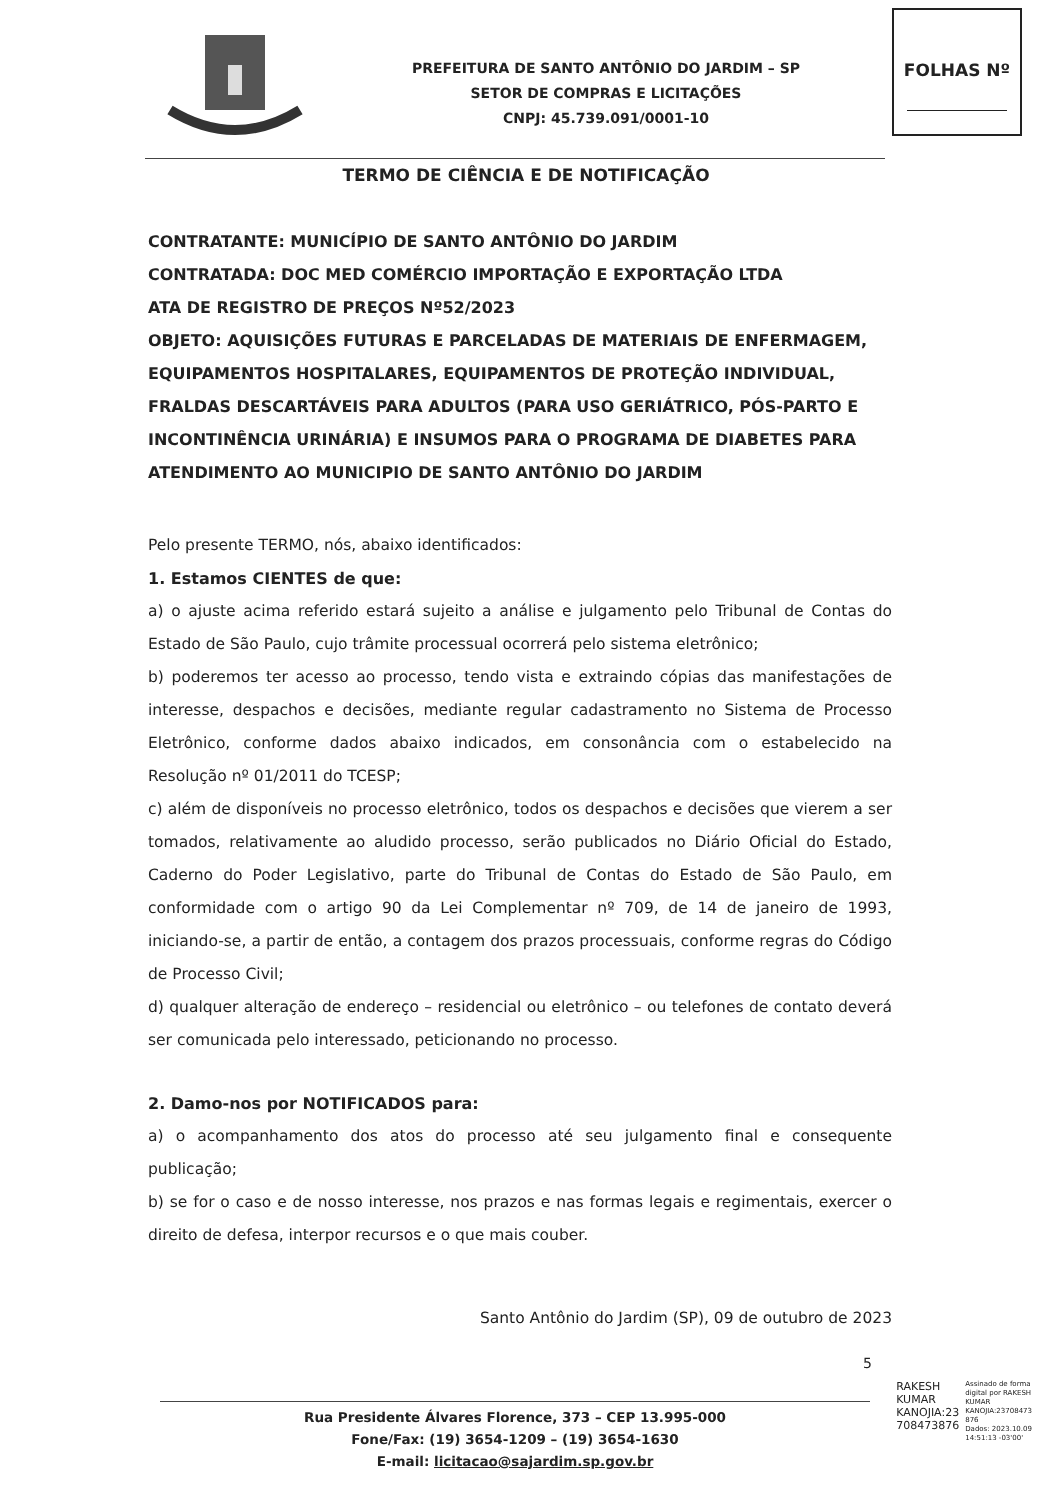PREFEITURA DE SANTO ANTÔNIO DO JARDIM – SP
SETOR DE COMPRAS E LICITAÇÕES
CNPJ: 45.739.091/0001-10
FOLHAS Nº
TERMO DE CIÊNCIA E DE NOTIFICAÇÃO
CONTRATANTE: MUNICÍPIO DE SANTO ANTÔNIO DO JARDIM
CONTRATADA: DOC MED COMÉRCIO IMPORTAÇÃO E EXPORTAÇÃO LTDA
ATA DE REGISTRO DE PREÇOS Nº52/2023
OBJETO: AQUISIÇÕES FUTURAS E PARCELADAS DE MATERIAIS DE ENFERMAGEM, EQUIPAMENTOS HOSPITALARES, EQUIPAMENTOS DE PROTEÇÃO INDIVIDUAL, FRALDAS DESCARTÁVEIS PARA ADULTOS (PARA USO GERIÁTRICO, PÓS-PARTO E INCONTINÊNCIA URINÁRIA) E INSUMOS PARA O PROGRAMA DE DIABETES PARA ATENDIMENTO AO MUNICIPIO DE SANTO ANTÔNIO DO JARDIM
Pelo presente TERMO, nós, abaixo identificados:
1. Estamos CIENTES de que:
a) o ajuste acima referido estará sujeito a análise e julgamento pelo Tribunal de Contas do Estado de São Paulo, cujo trâmite processual ocorrerá pelo sistema eletrônico;
b) poderemos ter acesso ao processo, tendo vista e extraindo cópias das manifestações de interesse, despachos e decisões, mediante regular cadastramento no Sistema de Processo Eletrônico, conforme dados abaixo indicados, em consonância com o estabelecido na Resolução nº 01/2011 do TCESP;
c) além de disponíveis no processo eletrônico, todos os despachos e decisões que vierem a ser tomados, relativamente ao aludido processo, serão publicados no Diário Oficial do Estado, Caderno do Poder Legislativo, parte do Tribunal de Contas do Estado de São Paulo, em conformidade com o artigo 90 da Lei Complementar nº 709, de 14 de janeiro de 1993, iniciando-se, a partir de então, a contagem dos prazos processuais, conforme regras do Código de Processo Civil;
d) qualquer alteração de endereço – residencial ou eletrônico – ou telefones de contato deverá ser comunicada pelo interessado, peticionando no processo.
2. Damo-nos por NOTIFICADOS para:
a) o acompanhamento dos atos do processo até seu julgamento final e consequente publicação;
b) se for o caso e de nosso interesse, nos prazos e nas formas legais e regimentais, exercer o direito de defesa, interpor recursos e o que mais couber.
Santo Antônio do Jardim (SP), 09 de outubro de 2023
5
Rua Presidente Álvares Florence, 373 – CEP 13.995-000
Fone/Fax: (19) 3654-1209 – (19) 3654-1630
E-mail: licitacao@sajardim.sp.gov.br
RAKESH
KUMAR
KANOJIA:23
708473876
Assinado de forma
digital por RAKESH
KUMAR
KANOJIA:23708473
876
Dados: 2023.10.09
14:51:13 -03'00'